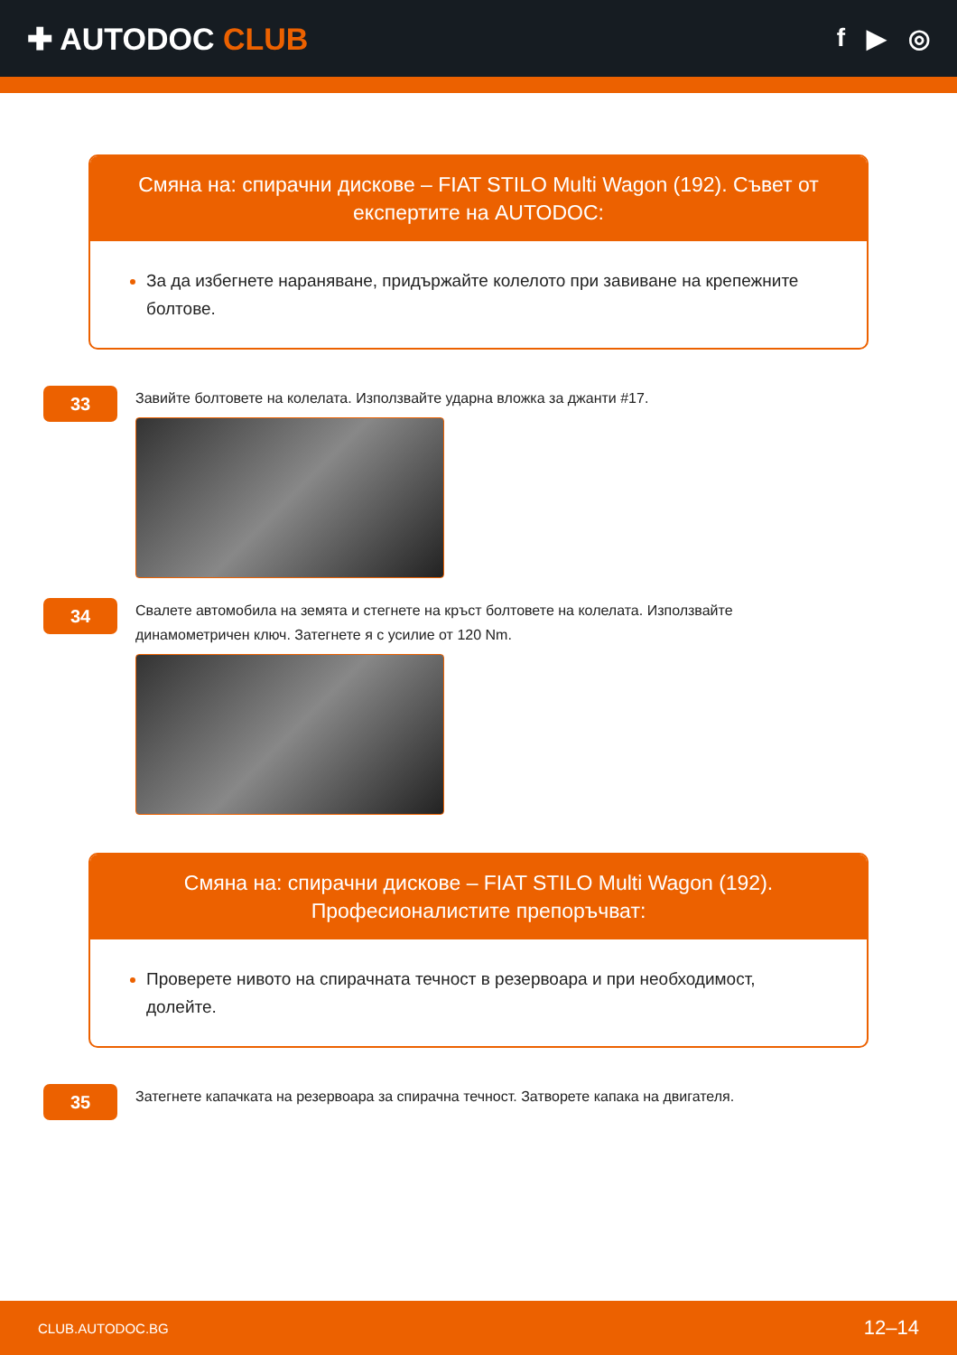✚ AUTODOC CLUB
f ▶ ◎
Смяна на: спирачни дискове – FIAT STILO Multi Wagon (192). Съвет от експертите на AUTODOC:
За да избегнете нараняване, придържайте колелото при завиване на крепежните болтове.
33
Завийте болтовете на колелата. Използвайте ударна вложка за джанти #17.
34
Свалете автомобила на земята и стегнете на кръст болтовете на колелата. Използвайте динамометричен ключ. Затегнете я с усилие от 120 Nm.
Смяна на: спирачни дискове – FIAT STILO Multi Wagon (192). Професионалистите препоръчват:
Проверете нивото на спирачната течност в резервоара и при необходимост, долейте.
35
Затегнете капачката на резервоара за спирачна течност. Затворете капака на двигателя.
CLUB.AUTODOC.BG 12–14